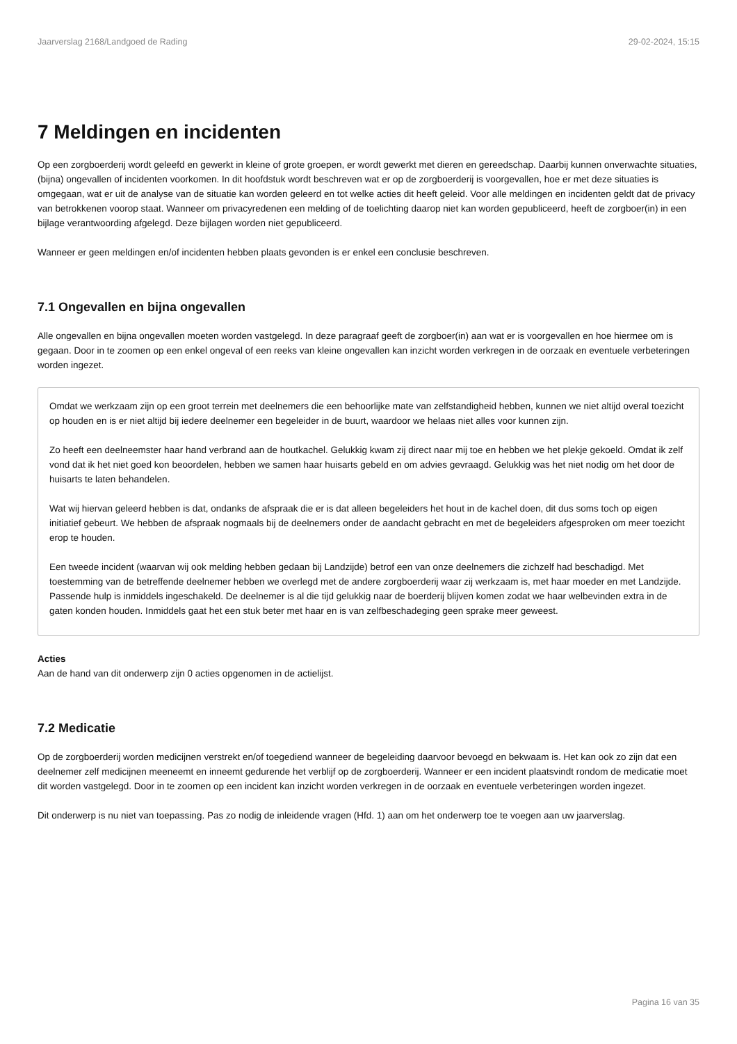Jaarverslag 2168/Landgoed de Rading 29-02-2024, 15:15
7 Meldingen en incidenten
Op een zorgboerderij wordt geleefd en gewerkt in kleine of grote groepen, er wordt gewerkt met dieren en gereedschap. Daarbij kunnen onverwachte situaties, (bijna) ongevallen of incidenten voorkomen. In dit hoofdstuk wordt beschreven wat er op de zorgboerderij is voorgevallen, hoe er met deze situaties is omgegaan, wat er uit de analyse van de situatie kan worden geleerd en tot welke acties dit heeft geleid. Voor alle meldingen en incidenten geldt dat de privacy van betrokkenen voorop staat. Wanneer om privacyredenen een melding of de toelichting daarop niet kan worden gepubliceerd, heeft de zorgboer(in) in een bijlage verantwoording afgelegd. Deze bijlagen worden niet gepubliceerd.
Wanneer er geen meldingen en/of incidenten hebben plaats gevonden is er enkel een conclusie beschreven.
7.1 Ongevallen en bijna ongevallen
Alle ongevallen en bijna ongevallen moeten worden vastgelegd. In deze paragraaf geeft de zorgboer(in) aan wat er is voorgevallen en hoe hiermee om is gegaan. Door in te zoomen op een enkel ongeval of een reeks van kleine ongevallen kan inzicht worden verkregen in de oorzaak en eventuele verbeteringen worden ingezet.
Omdat we werkzaam zijn op een groot terrein met deelnemers die een behoorlijke mate van zelfstandigheid hebben, kunnen we niet altijd overal toezicht op houden en is er niet altijd bij iedere deelnemer een begeleider in de buurt, waardoor we helaas niet alles voor kunnen zijn.
Zo heeft een deelneemster haar hand verbrand aan de houtkachel. Gelukkig kwam zij direct naar mij toe en hebben we het plekje gekoeld. Omdat ik zelf vond dat ik het niet goed kon beoordelen, hebben we samen haar huisarts gebeld en om advies gevraagd. Gelukkig was het niet nodig om het door de huisarts te laten behandelen.
Wat wij hiervan geleerd hebben is dat, ondanks de afspraak die er is dat alleen begeleiders het hout in de kachel doen, dit dus soms toch op eigen initiatief gebeurt. We hebben de afspraak nogmaals bij de deelnemers onder de aandacht gebracht en met de begeleiders afgesproken om meer toezicht erop te houden.
Een tweede incident (waarvan wij ook melding hebben gedaan bij Landzijde) betrof een van onze deelnemers die zichzelf had beschadigd. Met toestemming van de betreffende deelnemer hebben we overlegd met de andere zorgboerderij waar zij werkzaam is, met haar moeder en met Landzijde. Passende hulp is inmiddels ingeschakeld. De deelnemer is al die tijd gelukkig naar de boerderij blijven komen zodat we haar welbevinden extra in de gaten konden houden. Inmiddels gaat het een stuk beter met haar en is van zelfbeschadeging geen sprake meer geweest.
Acties
Aan de hand van dit onderwerp zijn 0 acties opgenomen in de actielijst.
7.2 Medicatie
Op de zorgboerderij worden medicijnen verstrekt en/of toegediend wanneer de begeleiding daarvoor bevoegd en bekwaam is. Het kan ook zo zijn dat een deelnemer zelf medicijnen meeneemt en inneemt gedurende het verblijf op de zorgboerderij. Wanneer er een incident plaatsvindt rondom de medicatie moet dit worden vastgelegd. Door in te zoomen op een incident kan inzicht worden verkregen in de oorzaak en eventuele verbeteringen worden ingezet.
Dit onderwerp is nu niet van toepassing. Pas zo nodig de inleidende vragen (Hfd. 1) aan om het onderwerp toe te voegen aan uw jaarverslag.
Pagina 16 van 35